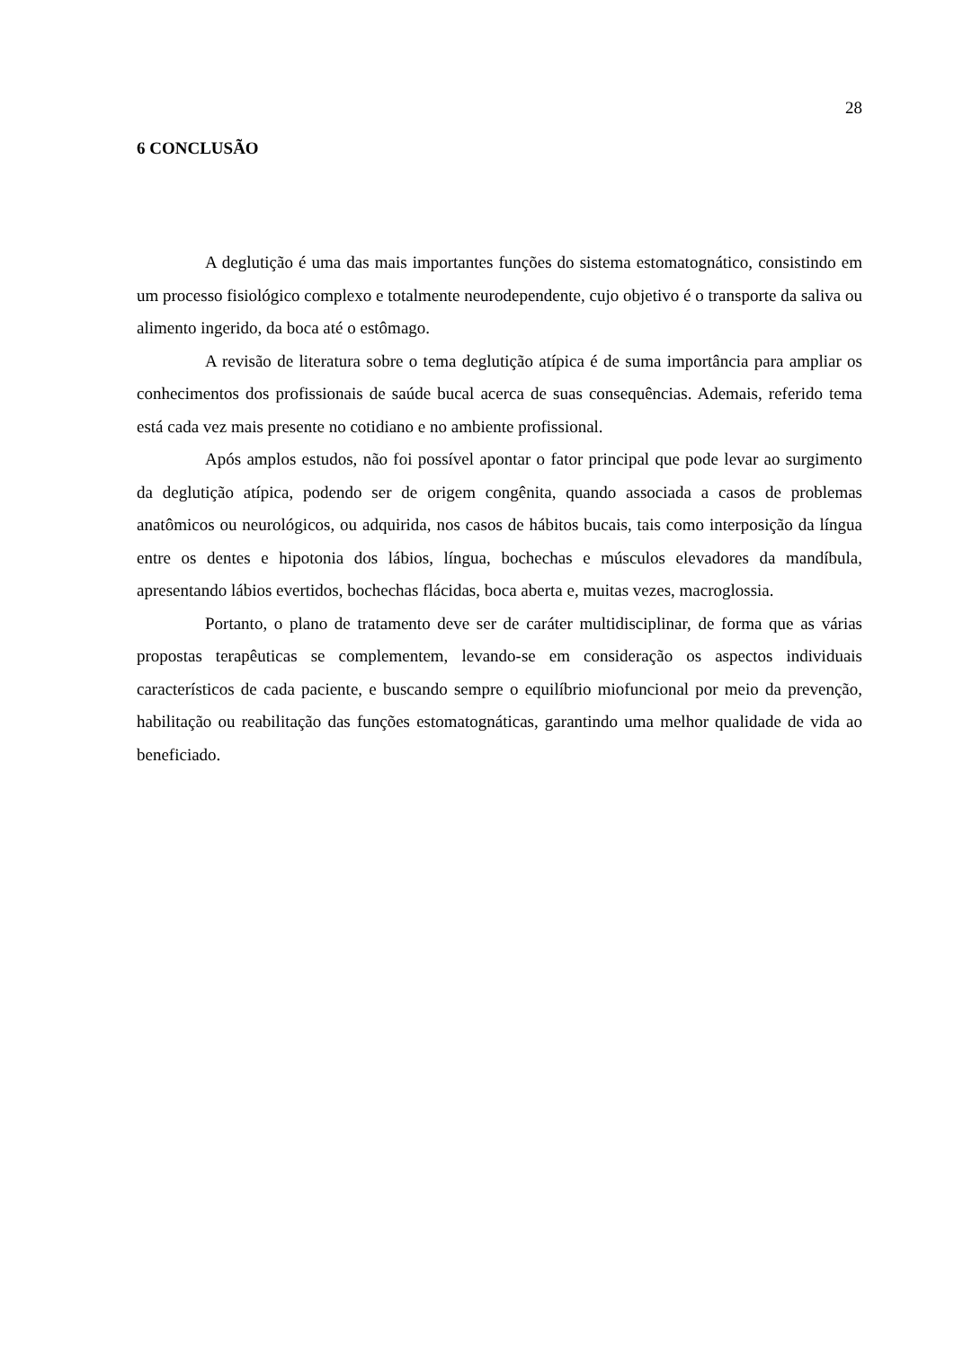28
6 CONCLUSÃO
A deglutição é uma das mais importantes funções do sistema estomatognático, consistindo em um processo fisiológico complexo e totalmente neurodependente, cujo objetivo é o transporte da saliva ou alimento ingerido, da boca até o estômago.
A revisão de literatura sobre o tema deglutição atípica é de suma importância para ampliar os conhecimentos dos profissionais de saúde bucal acerca de suas consequências. Ademais, referido tema está cada vez mais presente no cotidiano e no ambiente profissional.
Após amplos estudos, não foi possível apontar o fator principal que pode levar ao surgimento da deglutição atípica, podendo ser de origem congênita, quando associada a casos de problemas anatômicos ou neurológicos, ou adquirida, nos casos de hábitos bucais, tais como interposição da língua entre os dentes e hipotonia dos lábios, língua, bochechas e músculos elevadores da mandíbula, apresentando lábios evertidos, bochechas flácidas, boca aberta e, muitas vezes, macroglossia.
Portanto, o plano de tratamento deve ser de caráter multidisciplinar, de forma que as várias propostas terapêuticas se complementem, levando-se em consideração os aspectos individuais característicos de cada paciente, e buscando sempre o equilíbrio miofuncional por meio da prevenção, habilitação ou reabilitação das funções estomatognáticas, garantindo uma melhor qualidade de vida ao beneficiado.